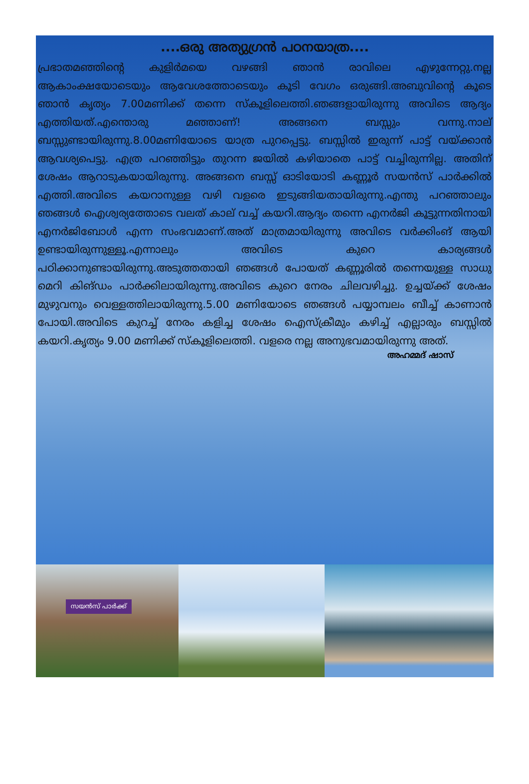....ഒരു അത്യുഗ്രൻ പഠനയാത്ര....
പ്രഭാതമഞ്ഞിന്റെ കുളിർമയെ വഴങ്ങി ഞാൻ രാവിലെ എഴുന്നേറ്റു.നല്ല ആകാംക്ഷയോടെയും ആവേശത്തോടെയും കൂടി വേഗം ഒരുങ്ങി.അബുവിന്റെ കൂടെ ഞാൻ കൃത്യം 7.00മണിക്ക് തന്നെ സ്കൂളിലെത്തി.ഞങ്ങളായിരുന്നു അവിടെ ആദ്യം എത്തിയത്.എന്തൊരു മഞ്ഞാണ്! അങ്ങനെ ബസ്സും വന്നു.നാല് ബസ്സുണ്ടായിരുന്നു.8.00മണിയോടെ യാത്ര പുറപ്പെട്ടു. ബസ്സിൽ ഇരുന്ന് പാട്ട് വയ്ക്കാൻ ആവശ്യപെട്ടു. എത്ര പറഞ്ഞിട്ടും തുറന്ന ജയിൽ കഴിയാതെ പാട്ട് വച്ചിരുന്നില്ല. അതിന് ശേഷം ആറാടുകയായിരുന്നു. അങ്ങനെ ബസ്സ് ഓടിയോടി കണ്ണൂർ സയൻസ് പാർക്കിൽ എത്തി.അവിടെ കയറാനുള്ള വഴി വളരെ ഇടുങ്ങിയതായിരുന്നു.എന്തു പറഞ്ഞാലും ഞങ്ങൾ ഐശ്വര്യത്തോടെ വലത് കാല് വച്ച് കയറി.ആദ്യം തന്നെ എനർജി കൂട്ടുന്നതിനായി എനർജിബോൾ എന്ന സംഭവമാണ്.അത് മാത്രമായിരുന്നു അവിടെ വർക്കിംങ് ആയി ഉണ്ടായിരുന്നുള്ളൂ.എന്നാലും അവിടെ കുറെ കാര്യങ്ങൾ പഠിക്കാനുണ്ടായിരുന്നു.അടുത്തതായി ഞങ്ങൾ പോയത് കണ്ണൂരിൽ തന്നെയുള്ള സാധു മെറി കിങ്ഡം പാർക്കിലായിരുന്നു.അവിടെ കുറെ നേരം ചിലവഴിച്ചു. ഉച്ചയ്ക്ക് ശേഷം മുഴുവനും വെള്ളത്തിലായിരുന്നു.5.00 മണിയോടെ ഞങ്ങൾ പയ്യാമ്പലം ബീച്ച് കാണാൻ പോയി.അവിടെ കുറച്ച് നേരം കളിച്ച ശേഷം ഐസ്ക്രീമും കഴിച്ച് എല്ലാരും ബസ്സിൽ കയറി.കൃത്യം 9.00 മണിക്ക് സ്കൂളിലെത്തി. വളരെ നല്ല അനുഭവമായിരുന്നു അത്.
അഹമ്മദ് ഷാസ്
സയൻസ് പാർക്ക്